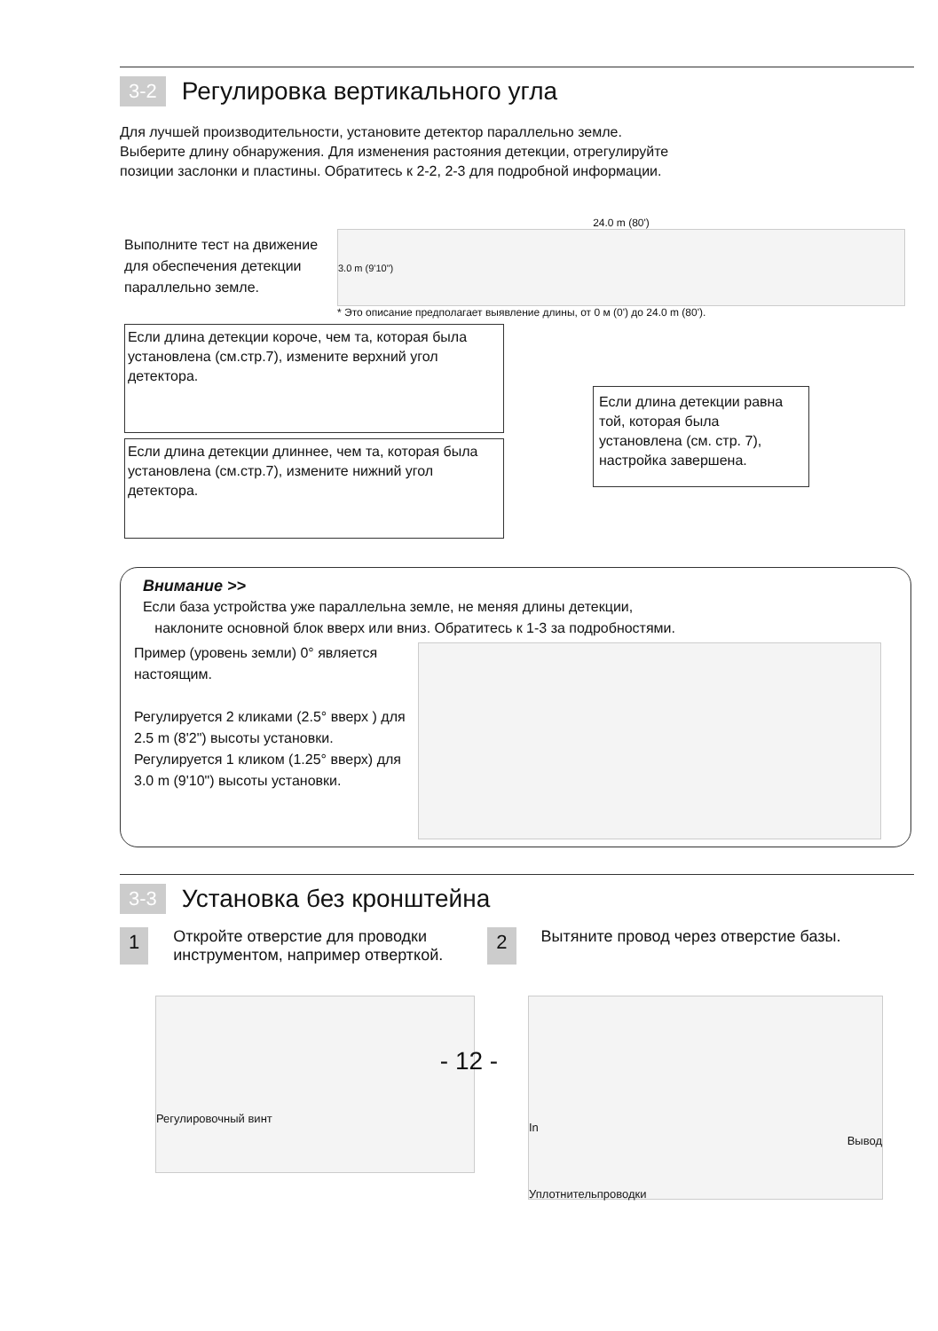3-2 Регулировка вертикального угла
Для лучшей производительности, установите детектор параллельно земле.
Выберите длину обнаружения. Для изменения растояния детекции, отрегулируйте
позиции заслонки и пластины. Обратитесь к 2-2, 2-3 для подробной информации.
Выполните тест на движение для обеспечения детекции параллельно земле.
24.0 m (80')
3.0 m (9'10")
* Это описание предполагает выявление длины, от 0 м (0') до 24.0 m (80').
Если длина детекции короче, чем та, которая была установлена (см.стр.7), измените верхний угол детектора.
Если длина детекции длиннее, чем та, которая была установлена (см.стр.7), измените нижний угол детектора.
Если длина детекции равна той, которая была установлена (см. стр. 7), настройка завершена.
Внимание >>
Если база устройства уже параллельна земле, не меняя длины детекции,
наклоните основной блок вверх или вниз. Обратитесь к 1-3 за подробностями.
Пример (уровень земли) 0° является настоящим.
Регулируется 2 кликами (2.5° вверх ) для
2.5 m (8'2") высоты установки.
Регулируется 1 кликом (1.25° вверх) для
3.0 m (9'10") высоты установки.
3-3 Установка без кронштейна
1
Откройте отверстие для проводки
инструментом, например отверткой.
2
Вытяните провод через отверстие базы.
Регулировочный винт
In
Вывод
Уплотнительпроводки
- 12 -